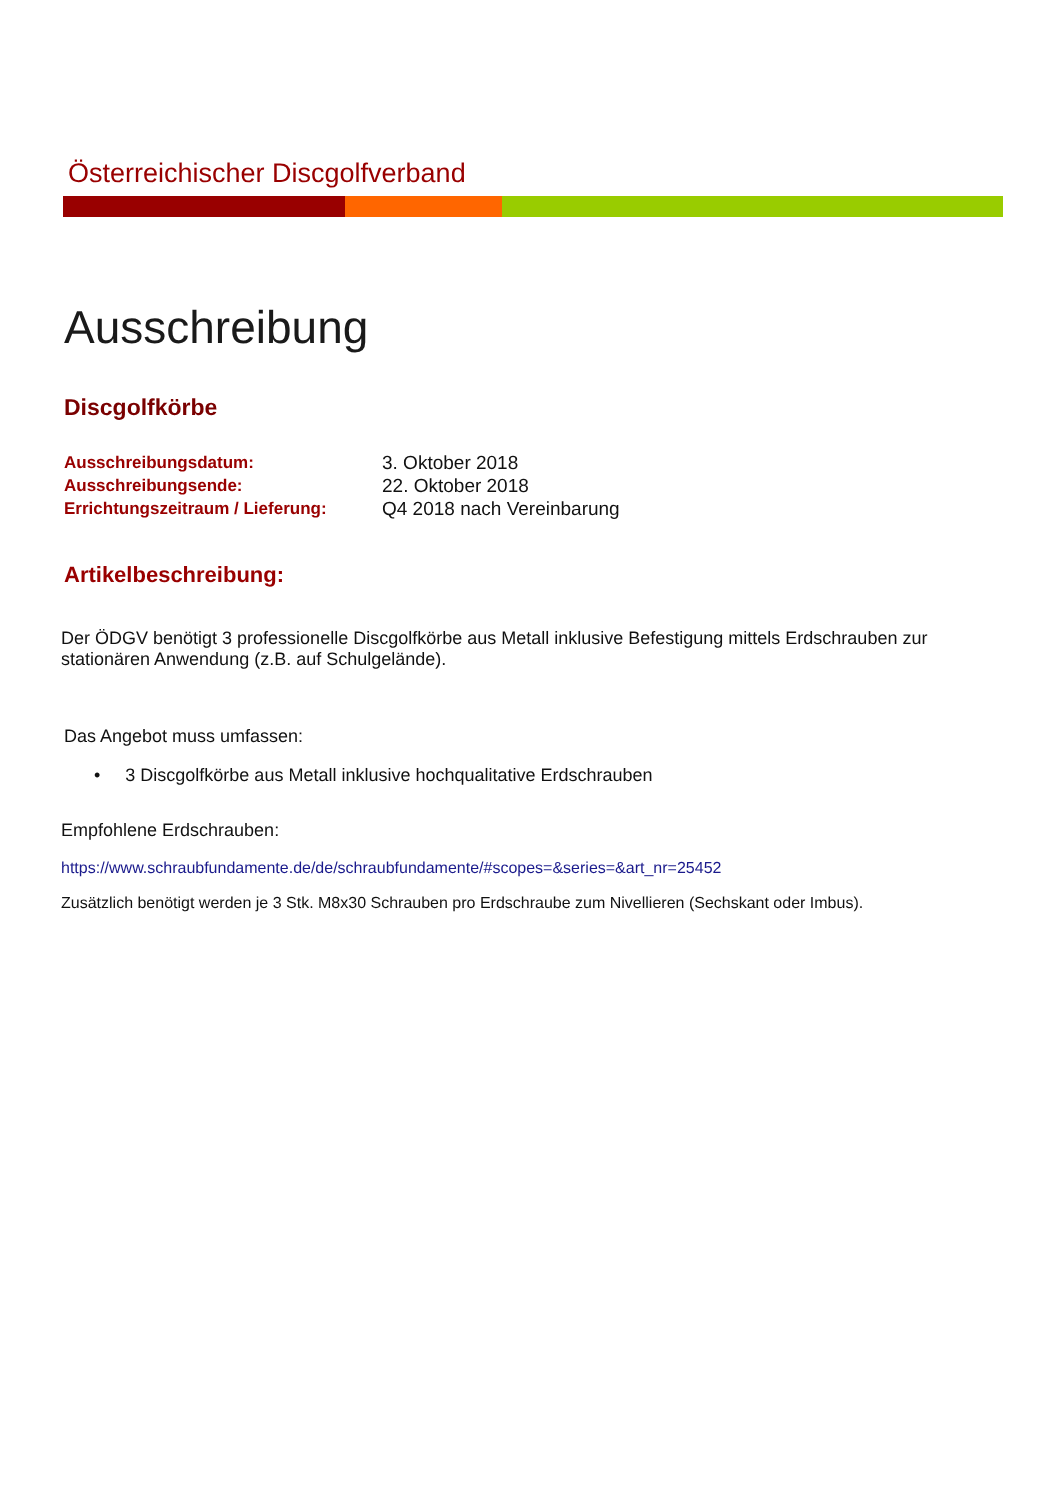Österreichischer Discgolfverband
Ausschreibung
Discgolfkörbe
Ausschreibungsdatum: 3. Oktober 2018
Ausschreibungsende: 22. Oktober 2018
Errichtungszeitraum / Lieferung:
Q4 2018 nach Vereinbarung
Artikelbeschreibung:
Der ÖDGV benötigt 3 professionelle Discgolfkörbe aus Metall inklusive Befestigung mittels Erdschrauben zur stationären Anwendung (z.B. auf Schulgelände).
Das Angebot muss umfassen:
• 3 Discgolfkörbe aus Metall inklusive hochqualitative Erdschrauben
Empfohlene Erdschrauben:
https://www.schraubfundamente.de/de/schraubfundamente/#scopes=&series=&art_nr=25452
Zusätzlich benötigt werden je 3 Stk. M8x30 Schrauben pro Erdschraube zum Nivellieren (Sechskant oder Imbus).